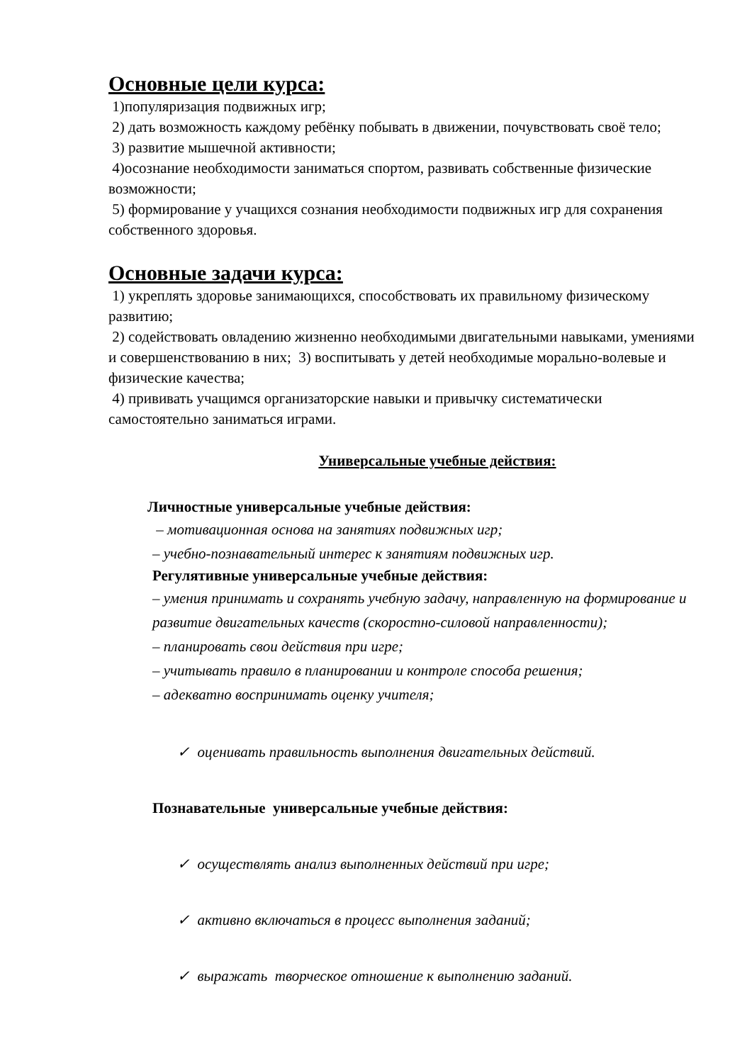Основные цели курса:
1)популяризация подвижных игр;
2) дать возможность каждому ребёнку побывать в движении, почувствовать своё тело;
3) развитие мышечной активности;
4)осознание необходимости заниматься спортом, развивать собственные физические возможности;
5) формирование у учащихся сознания необходимости подвижных игр для сохранения собственного здоровья.
Основные задачи курса:
1) укреплять здоровье занимающихся, способствовать их правильному физическому развитию;
2) содействовать овладению жизненно необходимыми двигательными навыками, умениями и совершенствованию в них; 3) воспитывать у детей необходимые морально-волевые и физические качества;
4) прививать учащимся организаторские навыки и привычку систематически самостоятельно заниматься играми.
Универсальные учебные действия:
Личностные универсальные учебные действия:
– мотивационная основа на занятиях подвижных игр;
– учебно-познавательный интерес к занятиям подвижных игр.
Регулятивные универсальные учебные действия:
– умения принимать и сохранять учебную задачу, направленную на формирование и развитие двигательных качеств (скоростно-силовой направленности);
– планировать свои действия при игре;
– учитывать правило в планировании и контроле способа решения;
– адекватно воспринимать оценку учителя;
✓ оценивать правильность выполнения двигательных действий.
Познавательные универсальные учебные действия:
✓ осуществлять анализ выполненных действий при игре;
✓ активно включаться в процесс выполнения заданий;
✓ выражать творческое отношение к выполнению заданий.